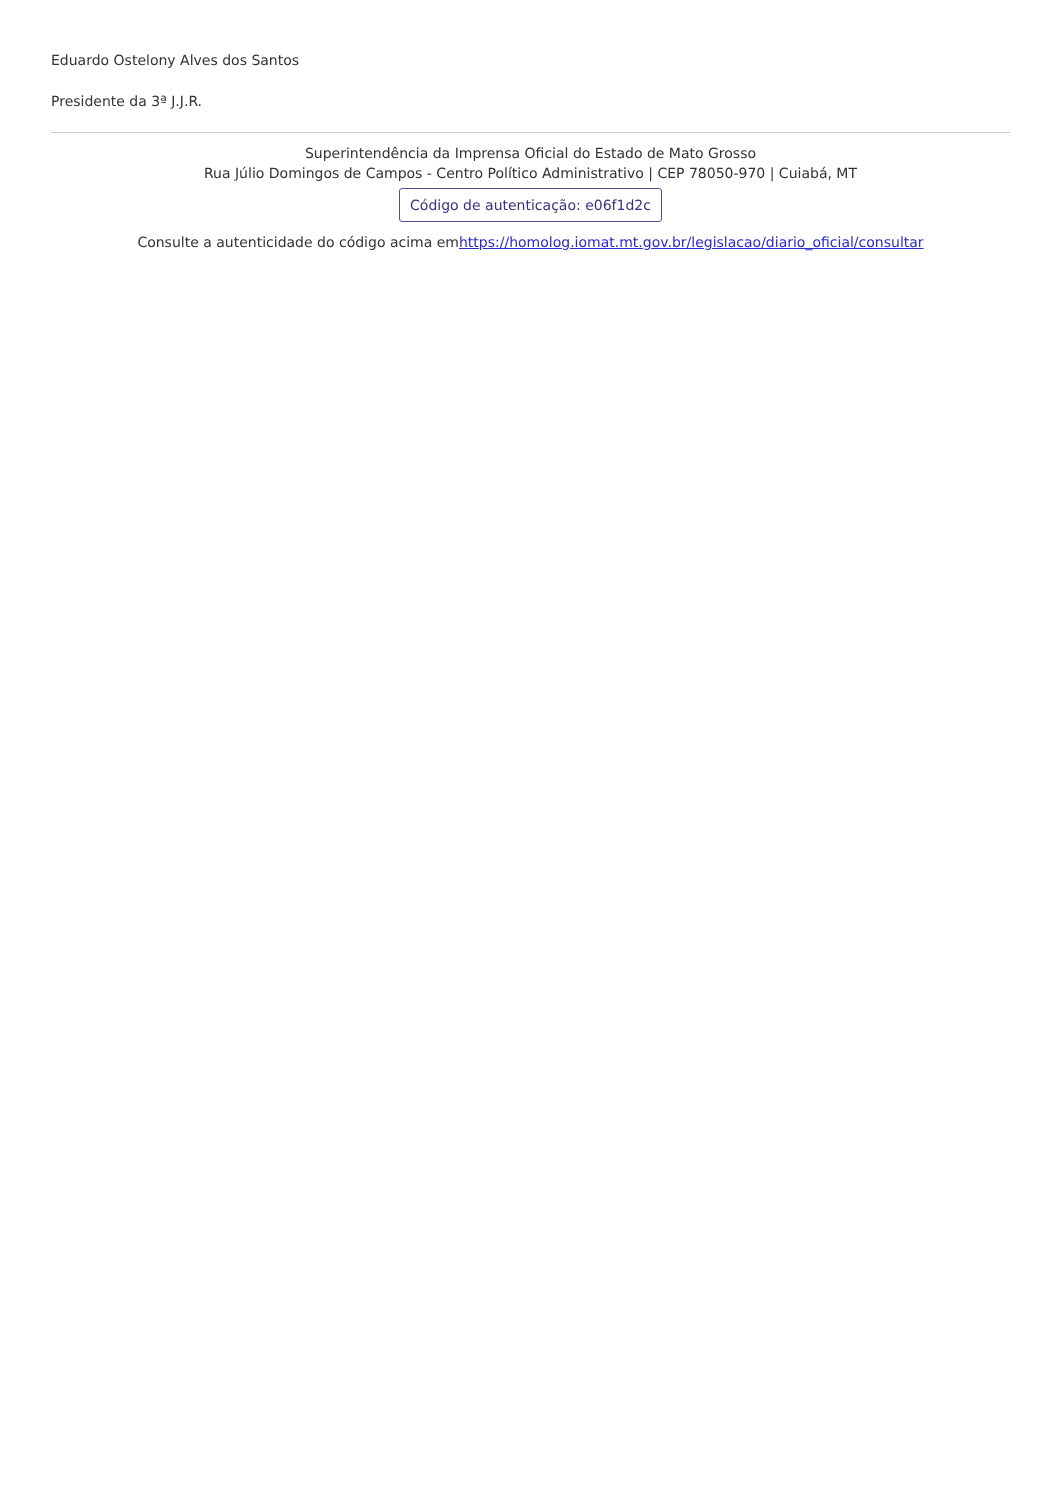Eduardo Ostelony Alves dos Santos
Presidente da 3ª J.J.R.
Superintendência da Imprensa Oficial do Estado de Mato Grosso
Rua Júlio Domingos de Campos - Centro Político Administrativo | CEP 78050-970 | Cuiabá, MT
Código de autenticação: e06f1d2c
Consulte a autenticidade do código acima emhttps://homolog.iomat.mt.gov.br/legislacao/diario_oficial/consultar